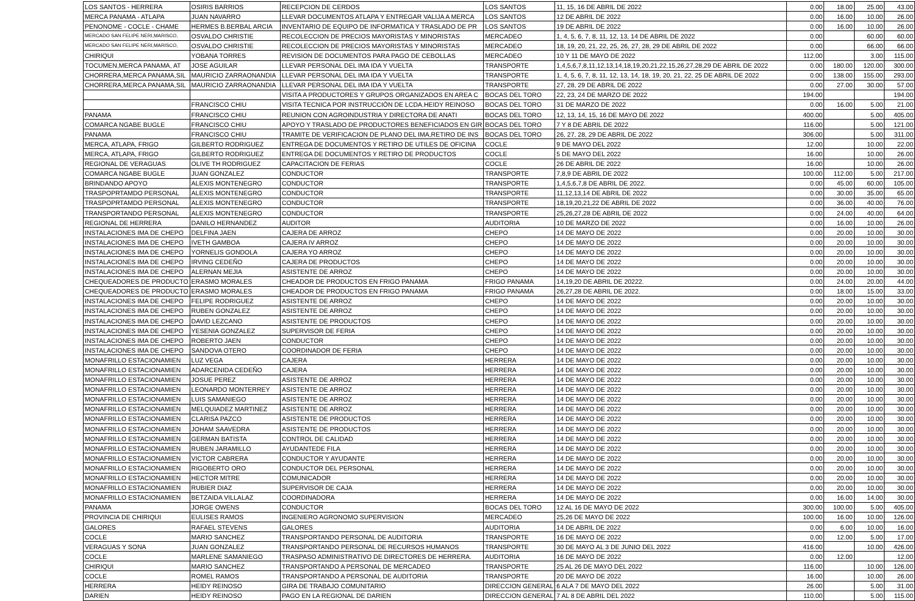| LOS SANTOS - HERRERA | OSIRIS BARRIOS | RECEPCION DE CERDOS | LOS SANTOS | 11, 15, 16 DE ABRIL DE 2022 | 0.00 | 18.00 | 25.00 | 43.00 |
| MERCA PANAMA - ATLAPA | JUAN NAVARRO | LLEVAR DOCUMENTOS ATLAPA Y ENTREGAR VALIJA A MERCA | LOS SANTOS | 12 DE ABRIL DE 2022 | 0.00 | 16.00 | 10.00 | 26.00 |
| PENONOME - COCLE - CHAME | HERMES B.BERBAL ARCIA | INVENTARIO DE EQUIPO DE INFORMATICA Y TRASLADO DE PR | LOS SANTOS | 19 DE ABRIL DE 2022 | 0.00 | 16.00 | 10.00 | 26.00 |
| MERCADO SAN FELIPE NERI,MARISCO, | OSVALDO CHRISTIE | RECOLECCION DE PRECIOS MAYORISTAS Y MINORISTAS | MERCADEO | 1, 4, 5, 6, 7, 8, 11, 12, 13, 14 DE ABRIL DE 2022 | 0.00 | | 60.00 | 60.00 |
| MERCADO SAN FELIPE NERI,MARISCO, | OSVALDO CHRISTIE | RECOLECCION DE PRECIOS MAYORISTAS Y MINORISTAS | MERCADEO | 18, 19, 20, 21, 22, 25, 26, 27, 28, 29 DE ABRIL DE 2022 | 0.00 | | 66.00 | 66.00 |
| CHIRIQUI | YOBANA TORRES | REVISION DE DOCUMENTOS PARA PAGO DE CEBOLLAS | MERCADEO | 10 Y 11 DE MAYO DE 2022 | 112.00 | | 3.00 | 115.00 |
| TOCUMEN,MERCA PANAMA, AT | JOSE AGUILAR | LLEVAR PERSONAL DEL IMA IDA Y VUELTA | TRANSPORTE | 1,4,5,6,7,8,11,12,13,14,18,19,20,21,22,15,26,27,28,29 DE ABRIL DE 2022 | 0.00 | 180.00 | 120.00 | 300.00 |
| CHORRERA,MERCA PANAMA,SIL | MAURICIO ZARRAONANDIA | LLEVAR PERSONAL DEL IMA IDA Y VUELTA | TRANSPORTE | 1, 4, 5, 6, 7, 8, 11, 12, 13, 14, 18, 19, 20, 21, 22, 25 DE ABRIL DE 2022 | 0.00 | 138.00 | 155.00 | 293.00 |
| CHORRERA,MERCA PANAMA,SIL | MAURICIO ZARRAONANDIA | LLEVAR PERSONAL DEL IMA IDA Y VUELTA | TRANSPORTE | 27, 28, 29 DE ABRIL DE 2022 | 0.00 | 27.00 | 30.00 | 57.00 |
| | | VISITA A PRODUCTORES Y GRUPOS ORGANIZADOS EN AREA C | BOCAS DEL TORO | 22, 23, 24 DE MARZO DE 2022 | 194.00 | | | 194.00 |
| | FRANCISCO CHIU | VISITA TECNICA POR INSTRUCCIÓN DE LCDA.HEIDY REINOSO | BOCAS DEL TORO | 31 DE MARZO DE 2022 | 0.00 | 16.00 | 5.00 | 21.00 |
| PANAMA | FRANCISCO CHIU | REUNION CON AGROINDUSTRIA Y DIRECTORA DE ANATI | BOCAS DEL TORO | 12, 13, 14, 15, 16 DE MAYO DE 2022 | 400.00 | | 5.00 | 405.00 |
| COMARCA NGABE BUGLE | FRANCISCO CHIU | APOYO Y TRASLADO DE PRODUCTORES BENEFICIADOS EN GIR | BOCAS DEL TORO | 7 Y 8 DE ABRIL DE 2022 | 116.00 | | 5.00 | 121.00 |
| PANAMA | FRANCISCO CHIU | TRAMITE DE VERIFICACION DE PLANO DEL IMA,RETIRO DE INS | BOCAS DEL TORO | 26, 27, 28, 29 DE ABRIL DE 2022 | 306.00 | | 5.00 | 311.00 |
| MERCA, ATLAPA, FRIGO | GILBERTO RODRIGUEZ | ENTREGA DE DOCUMENTOS Y RETIRO DE UTILES DE OFICINA | COCLE | 9 DE MAYO DEL 2022 | 12.00 | | 10.00 | 22.00 |
| MERCA, ATLAPA, FRIGO | GILBERTO RODRIGUEZ | ENTREGA DE DOCUMENTOS Y RETIRO DE PRODUCTOS | COCLE | 5 DE MAYO DEL 2022 | 16.00 | | 10.00 | 26.00 |
| REGIONAL DE VERAGUAS | OLIVE TH RODRIGUEZ | CAPACITACION DE FERIAS | COCLE | 26 DE ABRIL DE 2022 | 16.00 | | 10.00 | 26.00 |
| COMARCA NGABE BUGLE | JUAN GONZALEZ | CONDUCTOR | TRANSPORTE | 7,8,9 DE ABRIL DE 2022 | 100.00 | 112.00 | 5.00 | 217.00 |
| BRINDANDO APOYO | ALEXIS MONTENEGRO | CONDUCTOR | TRANSPORTE | 1,4,5,6,7,8 DE ABRIL DE 2022. | 0.00 | 45.00 | 60.00 | 105.00 |
| TRASPOPRTAMDO PERSONAL | ALEXIS MONTENEGRO | CONDUCTOR | TRANSPORTE | 11,12,13,14 DE ABRIL DE 2022 | 0.00 | 30.00 | 35.00 | 65.00 |
| TRASPOPRTAMDO PERSONAL | ALEXIS MONTENEGRO | CONDUCTOR | TRANSPORTE | 18,19,20,21,22 DE ABRIL DE 2022 | 0.00 | 36.00 | 40.00 | 76.00 |
| TRANSPORTANDO PERSONAL | ALEXIS MONTENEGRO | CONDUCTOR | TRANSPORTE | 25,26,27,28 DE ABRIL DE 2022 | 0.00 | 24.00 | 40.00 | 64.00 |
| REGIONAL DE HERRERA | DANILO HERNANDEZ | AUDITOR | AUDITORIA | 10 DE MARZO DE 2022 | 0.00 | 16.00 | 10.00 | 26.00 |
| INSTALACIONES IMA DE CHEPO | DELFINA JAEN | CAJERA DE ARROZ | CHEPO | 14 DE MAYO DE 2022 | 0.00 | 20.00 | 10.00 | 30.00 |
| INSTALACIONES IMA DE CHEPO | IVETH GAMBOA | CAJERA IV ARROZ | CHEPO | 14 DE MAYO DE 2022 | 0.00 | 20.00 | 10.00 | 30.00 |
| INSTALACIONES IMA DE CHEPO | YORNELIS GONDOLA | CAJERA YO ARROZ | CHEPO | 14 DE MAYO DE 2022 | 0.00 | 20.00 | 10.00 | 30.00 |
| INSTALACIONES IMA DE CHEPO | IRVING CEDEÑO | CAJERA DE PRODUCTOS | CHEPO | 14 DE MAYO DE 2022 | 0.00 | 20.00 | 10.00 | 30.00 |
| INSTALACIONES IMA DE CHEPO | ALERNAN MEJIA | ASISTENTE DE ARROZ | CHEPO | 14 DE MAYO DE 2022 | 0.00 | 20.00 | 10.00 | 30.00 |
| CHEQUEADORES DE PRODUCTO | ERASMO MORALES | CHEADOR DE PRODUCTOS EN FRIGO PANAMA | FRIGO PANAMA | 14,19,20 DE ABRIL DE 20222. | 0.00 | 24.00 | 20.00 | 44.00 |
| CHEQUEADORES DE PRODUCTO | ERASMO MORALES | CHEADOR DE PRODUCTOS EN FRIGO PANAMA | FRIGO PANAMA | 26,27,28 DE ABRIL DE 2022. | 0.00 | 18.00 | 15.00 | 33.00 |
| INSTALACIONES IMA DE CHEPO | FELIPE RODRIGUEZ | ASISTENTE DE ARROZ | CHEPO | 14 DE MAYO DE 2022 | 0.00 | 20.00 | 10.00 | 30.00 |
| INSTALACIONES IMA DE CHEPO | RUBEN GONZALEZ | ASISTENTE DE ARROZ | CHEPO | 14 DE MAYO DE 2022 | 0.00 | 20.00 | 10.00 | 30.00 |
| INSTALACIONES IMA DE CHEPO | DAVID LEZCANO | ASISTENTE DE PRODUCTOS | CHEPO | 14 DE MAYO DE 2022 | 0.00 | 20.00 | 10.00 | 30.00 |
| INSTALACIONES IMA DE CHEPO | YESENIA GONZALEZ | SUPERVISOR DE FERIA | CHEPO | 14 DE MAYO DE 2022 | 0.00 | 20.00 | 10.00 | 30.00 |
| INSTALACIONES IMA DE CHEPO | ROBERTO JAEN | CONDUCTOR | CHEPO | 14 DE MAYO DE 2022 | 0.00 | 20.00 | 10.00 | 30.00 |
| INSTALACIONES IMA DE CHEPO | SANDOVA OTERO | COORDINADOR DE FERIA | CHEPO | 14 DE MAYO DE 2022 | 0.00 | 20.00 | 10.00 | 30.00 |
| MONAFRILLO ESTACIONAMIEN | LUZ VEGA | CAJERA | HERRERA | 14 DE MAYO DE 2022 | 0.00 | 20.00 | 10.00 | 30.00 |
| MONAFRILLO ESTACIONAMIEN | ADARCENIDA CEDEÑO | CAJERA | HERRERA | 14 DE MAYO DE 2022 | 0.00 | 20.00 | 10.00 | 30.00 |
| MONAFRILLO ESTACIONAMIEN | JOSUE PEREZ | ASISTENTE DE ARROZ | HERRERA | 14 DE MAYO DE 2022 | 0.00 | 20.00 | 10.00 | 30.00 |
| MONAFRILLO ESTACIONAMIEN | LEONARDO MONTERREY | ASISTENTE DE ARROZ | HERRERA | 14 DE MAYO DE 2022 | 0.00 | 20.00 | 10.00 | 30.00 |
| MONAFRILLO ESTACIONAMIEN | LUIS SAMANIEGO | ASISTENTE DE ARROZ | HERRERA | 14 DE MAYO DE 2022 | 0.00 | 20.00 | 10.00 | 30.00 |
| MONAFRILLO ESTACIONAMIEN | MELQUIADEZ MARTINEZ | ASISTENTE DE ARROZ | HERRERA | 14 DE MAYO DE 2022 | 0.00 | 20.00 | 10.00 | 30.00 |
| MONAFRILLO ESTACIONAMIEN | CLARISA PAZCO | ASISTENTE DE PRODUCTOS | HERRERA | 14 DE MAYO DE 2022 | 0.00 | 20.00 | 10.00 | 30.00 |
| MONAFRILLO ESTACIONAMIEN | JOHAM SAAVEDRA | ASISTENTE DE PRODUCTOS | HERRERA | 14 DE MAYO DE 2022 | 0.00 | 20.00 | 10.00 | 30.00 |
| MONAFRILLO ESTACIONAMIEN | GERMAN BATISTA | CONTROL DE CALIDAD | HERRERA | 14 DE MAYO DE 2022 | 0.00 | 20.00 | 10.00 | 30.00 |
| MONAFRILLO ESTACIONAMIEN | RUBEN JARAMILLO | AYUDANTEDE FILA | HERRERA | 14 DE MAYO DE 2022 | 0.00 | 20.00 | 10.00 | 30.00 |
| MONAFRILLO ESTACIONAMIEN | VICTOR CABRERA | CONDUCTOR Y AYUDANTE | HERRERA | 14 DE MAYO DE 2022 | 0.00 | 20.00 | 10.00 | 30.00 |
| MONAFRILLO ESTACIONAMIEN | RIGOBERTO ORO | CONDUCTOR DEL PERSONAL | HERRERA | 14 DE MAYO DE 2022 | 0.00 | 20.00 | 10.00 | 30.00 |
| MONAFRILLO ESTACIONAMIEN | HECTOR MITRE | COMUNICADOR | HERRERA | 14 DE MAYO DE 2022 | 0.00 | 20.00 | 10.00 | 30.00 |
| MONAFRILLO ESTACIONAMIEN | RUBIER DIAZ | SUPERVISOR DE CAJA | HERRERA | 14 DE MAYO DE 2022 | 0.00 | 20.00 | 10.00 | 30.00 |
| MONAFRILLO ESTACIONAMIEN | BETZAIDA VILLALAZ | COORDINADORA | HERRERA | 14 DE MAYO DE 2022 | 0.00 | 16.00 | 14.00 | 30.00 |
| PANAMA | JORGE OWENS | CONDUCTOR | BOCAS DEL TORO | 12 AL 16 DE MAYO DE 2022 | 300.00 | 100.00 | 5.00 | 405.00 |
| PROVINCIA DE CHIRIQUI | EULISES RAMOS | INGENIERO AGRONOMO SUPERVISION | MERCADEO | 25,26 DE MAYO DE 2022 | 100.00 | 16.00 | 10.00 | 126.00 |
| GALORES | RAFAEL STEVENS | GALORES | AUDITORIA | 14 DE ABRIL DE 2022 | 0.00 | 6.00 | 10.00 | 16.00 |
| COCLE | MARIO SANCHEZ | TRANSPORTANDO PERSONAL DE AUDITORIA | TRANSPORTE | 16 DE MAYO DE 2022 | 0.00 | 12.00 | 5.00 | 17.00 |
| VERAGUAS Y SONA | JUAN GONZALEZ | TRANSPORTANDO PERSONAL DE RECURSOS HUMANOS | TRANSPORTE | 30 DE MAYO AL 3 DE JUNIO DEL 2022 | 416.00 | | 10.00 | 426.00 |
| COCLE | MARLENE SAMANIEGO | TRASPASO ADMINISTRATIVO DE DIRECTORES DE HERRERA. | AUDITORIA | 16 DE MAYO DE 2022 | 0.00 | 12.00 | | 12.00 |
| CHIRIQUI | MARIO SANCHEZ | TRANSPORTANDO A PERSONAL DE MERCADEO | TRANSPORTE | 25 AL 26 DE MAYO DEL 2022 | 116.00 | | 10.00 | 126.00 |
| COCLE | ROMEL RAMOS | TRANSPORTANDO A PERSONAL DE AUDITORIA | TRANSPORTE | 20 DE MAYO DE 2022 | 16.00 | | 10.00 | 26.00 |
| HERRERA | HEIDY REINOSO | GIRA DE TRABAJO COMUNITARIO | DIRECCION GENERAL | 6 ALA 7 DE MAYO DEL 2022 | 26.00 | | 5.00 | 31.00 |
| DARIEN | HEIDY REINOSO | PAGO EN LA REGIONAL DE DARIEN | DIRECCION GENERAL | 7 AL 8 DE ABRIL DEL 2022 | 110.00 | | 5.00 | 115.00 |